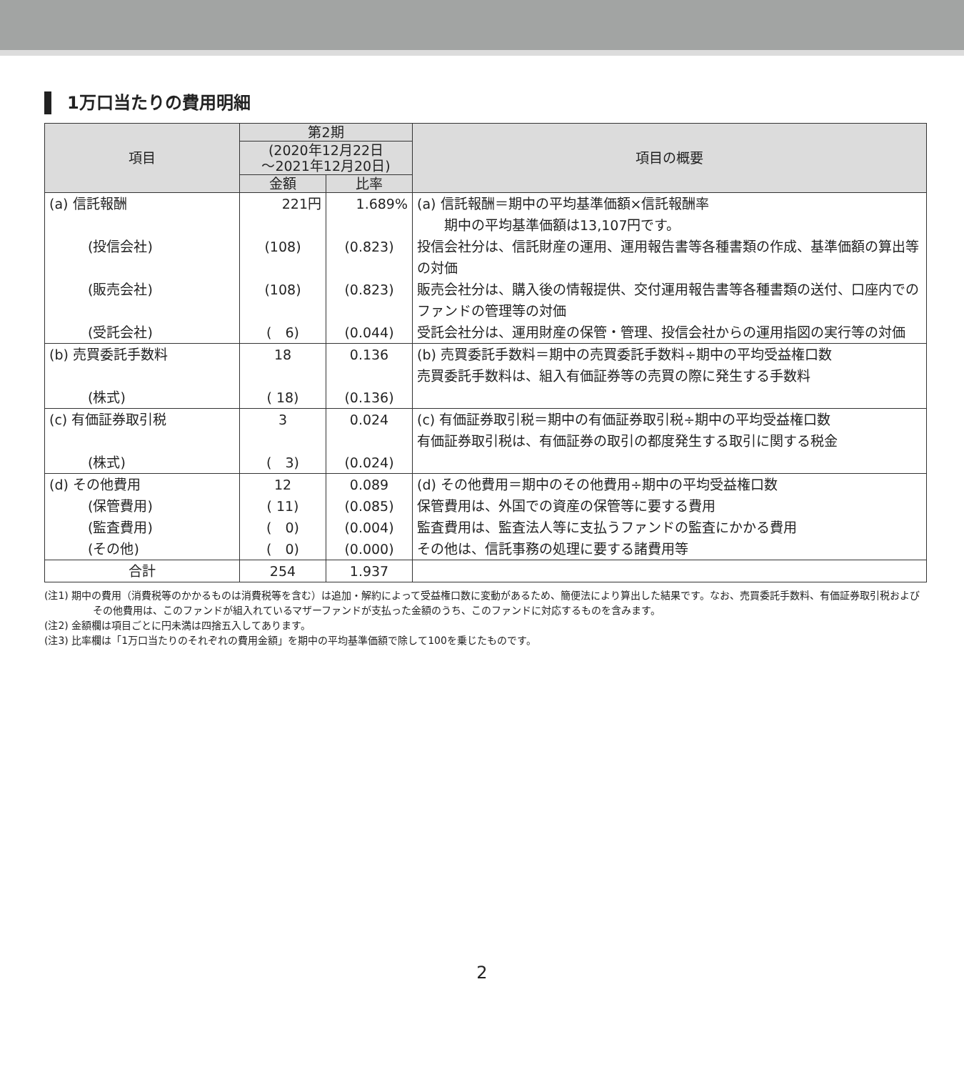1万口当たりの費用明細
| 項目 | 第2期 | | 項目の概要 |
| --- | --- | --- | --- |
| | (2020年12月22日 ～2021年12月20日) | | |
| | 金額 | 比率 | |
| (a) 信託報酬 | 221円 | 1.689% | (a) 信託報酬＝期中の平均基準価額×信託報酬率 期中の平均基準価額は13,107円です。 |
| (投信会社) | (108) | (0.823) | 投信会社分は、信託財産の運用、運用報告書等各種書類の作成、基準価額の算出等の対価 |
| (販売会社) | (108) | (0.823) | 販売会社分は、購入後の情報提供、交付運用報告書等各種書類の送付、口座内でのファンドの管理等の対価 |
| (受託会社) | ( 6) | (0.044) | 受託会社分は、運用財産の保管・管理、投信会社からの運用指図の実行等の対価 |
| (b) 売買委託手数料 | 18 | 0.136 | (b) 売買委託手数料＝期中の売買委託手数料÷期中の平均受益権口数 売買委託手数料は、組入有価証券等の売買の際に発生する手数料 |
| (株式) | ( 18) | (0.136) | |
| (c) 有価証券取引税 | 3 | 0.024 | (c) 有価証券取引税＝期中の有価証券取引税÷期中の平均受益権口数 有価証券取引税は、有価証券の取引の都度発生する取引に関する税金 |
| (株式) | ( 3) | (0.024) | |
| (d) その他費用 | 12 | 0.089 | (d) その他費用＝期中のその他費用÷期中の平均受益権口数 |
| (保管費用) | ( 11) | (0.085) | 保管費用は、外国での資産の保管等に要する費用 |
| (監査費用) | ( 0) | (0.004) | 監査費用は、監査法人等に支払うファンドの監査にかかる費用 |
| (その他) | ( 0) | (0.000) | その他は、信託事務の処理に要する諸費用等 |
| 合計 | 254 | 1.937 | |
(注1) 期中の費用（消費税等のかかるものは消費税等を含む）は追加・解約によって受益権口数に変動があるため、簡便法により算出した結果です。なお、売買委託手数料、有価証券取引税およびその他費用は、このファンドが組入れているマザーファンドが支払った金額のうち、このファンドに対応するものを含みます。
(注2) 金額欄は項目ごとに円未満は四捨五入してあります。
(注3) 比率欄は「1万口当たりのそれぞれの費用金額」を期中の平均基準価額で除して100を乗じたものです。
2